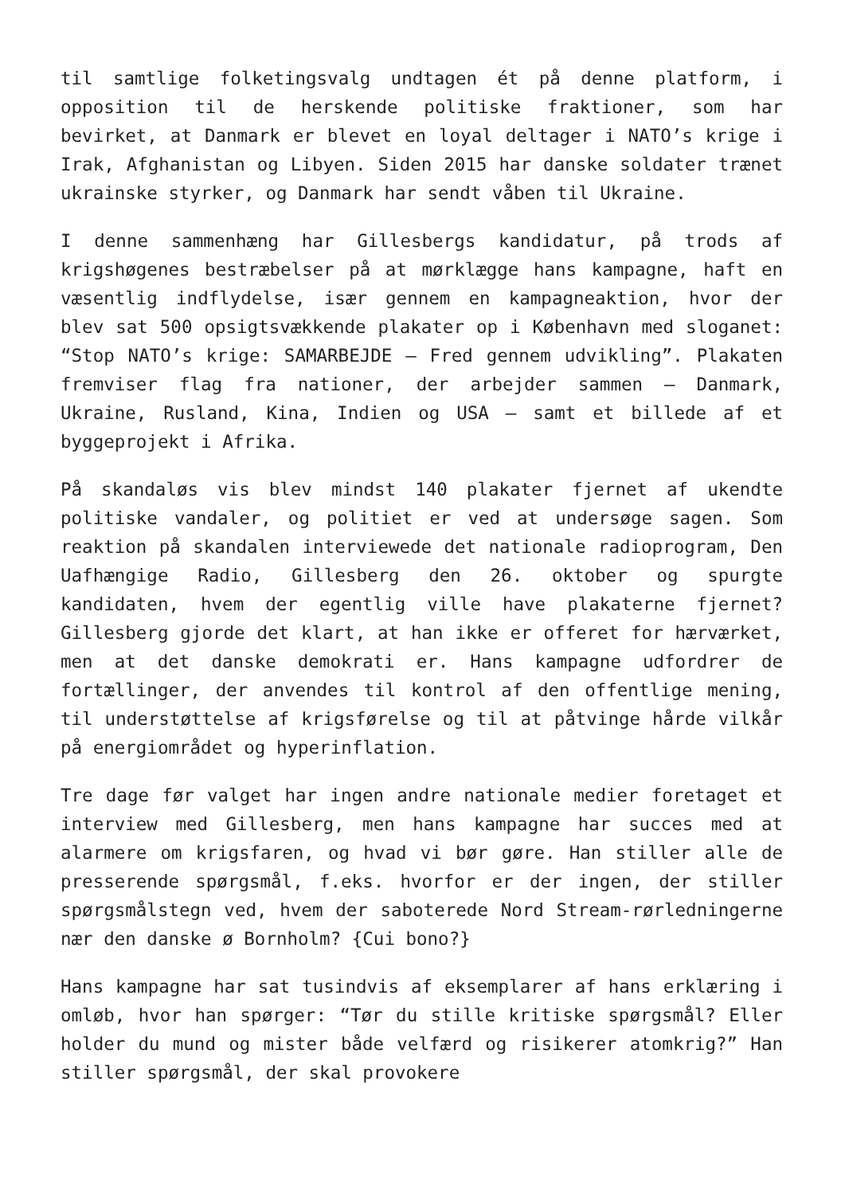til samtlige folketingsvalg undtagen ét på denne platform, i opposition til de herskende politiske fraktioner, som har bevirket, at Danmark er blevet en loyal deltager i NATO’s krige i Irak, Afghanistan og Libyen. Siden 2015 har danske soldater trænet ukrainske styrker, og Danmark har sendt våben til Ukraine.
I denne sammenhæng har Gillesbergs kandidatur, på trods af krigshøgenes bestræbelser på at mørklægge hans kampagne, haft en væsentlig indflydelse, især gennem en kampagneaktion, hvor der blev sat 500 opsigtsvækkende plakater op i København med sloganet: “Stop NATO’s krige: SAMARBEJDE – Fred gennem udvikling”. Plakaten fremviser flag fra nationer, der arbejder sammen – Danmark, Ukraine, Rusland, Kina, Indien og USA – samt et billede af et byggeprojekt i Afrika.
På skandaløs vis blev mindst 140 plakater fjernet af ukendte politiske vandaler, og politiet er ved at undersøge sagen. Som reaktion på skandalen interviewede det nationale radioprogram, Den Uafhængige Radio, Gillesberg den 26. oktober og spurgte kandidaten, hvem der egentlig ville have plakaterne fjernet? Gillesberg gjorde det klart, at han ikke er offeret for hærværket, men at det danske demokrati er. Hans kampagne udfordrer de fortællinger, der anvendes til kontrol af den offentlige mening, til understøttelse af krigsførelse og til at påtvinge hårde vilkår på energiområdet og hyperinflation.
Tre dage før valget har ingen andre nationale medier foretaget et interview med Gillesberg, men hans kampagne har succes med at alarmere om krigsfaren, og hvad vi bør gøre. Han stiller alle de presserende spørgsmål, f.eks. hvorfor er der ingen, der stiller spørgsmålstegn ved, hvem der saboterede Nord Stream-rørledningerne nær den danske ø Bornholm? {Cui bono?}
Hans kampagne har sat tusindvis af eksemplarer af hans erklæring i omløb, hvor han spørger: “Tør du stille kritiske spørgsmål? Eller holder du mund og mister både velfærd og risikerer atomkrig?” Han stiller spørgsmål, der skal provokere